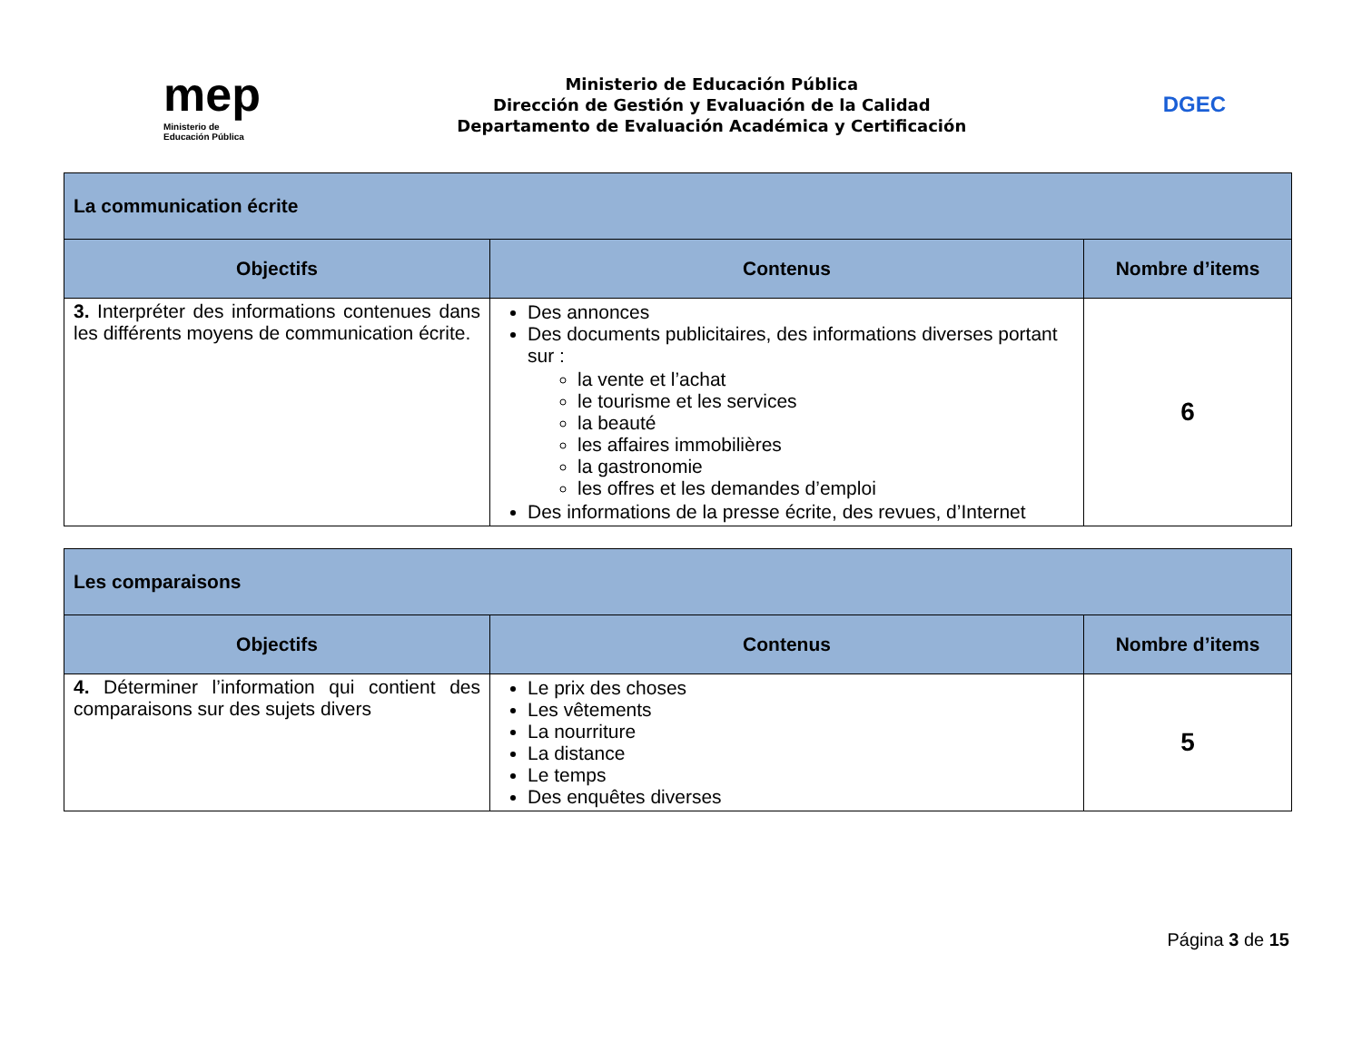mep
Ministerio de
Educación Pública
Ministerio de Educación Pública
Dirección de Gestión y Evaluación de la Calidad
Departamento de Evaluación Académica y Certificación
DGEC
| La communication écrite | | |
| Objectifs | Contenus | Nombre d’items |
| 3. Interpréter des informations contenues dans les différents moyens de communication écrite. | Des annonces Des documents publicitaires, des informations diverses portant sur : la vente et l’achat le tourisme et les services la beauté les affaires immobilières la gastronomie les offres et les demandes d’emploi Des informations de la presse écrite, des revues, d’Internet | 6 |
| Les comparaisons | | |
| Objectifs | Contenus | Nombre d’items |
| 4. Déterminer l’information qui contient des comparaisons sur des sujets divers | Le prix des choses Les vêtements La nourriture La distance Le temps Des enquêtes diverses | 5 |
Página 3 de 15